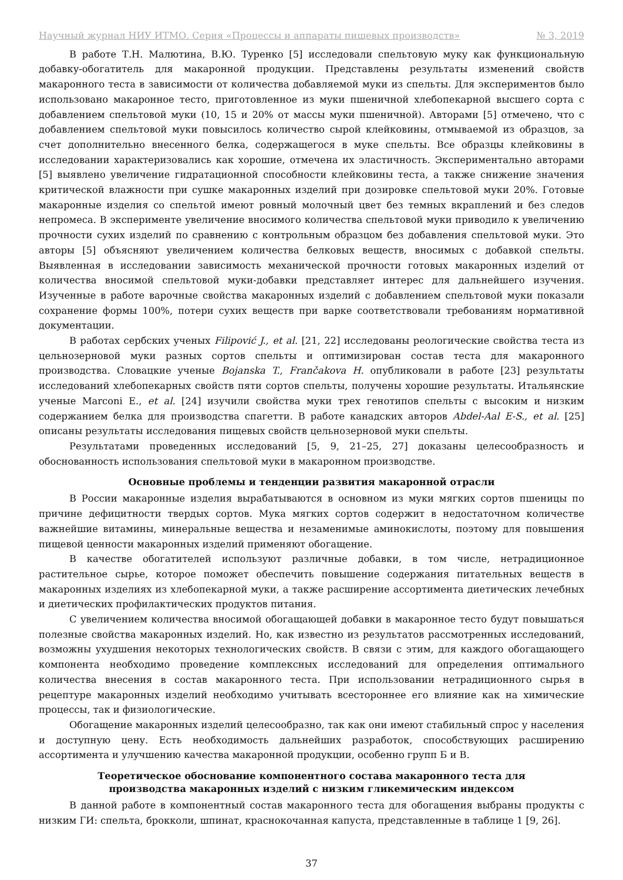Научный журнал НИУ ИТМО. Серия «Процессы и аппараты пищевых производств» № 3, 2019
В работе Т.Н. Малютина, В.Ю. Туренко [5] исследовали спельтовую муку как функциональную добавку-обогатитель для макаронной продукции. Представлены результаты изменений свойств макаронного теста в зависимости от количества добавляемой муки из спельты. Для экспериментов было использовано макаронное тесто, приготовленное из муки пшеничной хлебопекарной высшего сорта с добавлением спельтовой муки (10, 15 и 20% от массы муки пшеничной). Авторами [5] отмечено, что с добавлением спельтовой муки повысилось количество сырой клейковины, отмываемой из образцов, за счет дополнительно внесенного белка, содержащегося в муке спельты. Все образцы клейковины в исследовании характеризовались как хорошие, отмечена их эластичность. Экспериментально авторами [5] выявлено увеличение гидратационной способности клейковины теста, а также снижение значения критической влажности при сушке макаронных изделий при дозировке спельтовой муки 20%. Готовые макаронные изделия со спельтой имеют ровный молочный цвет без темных вкраплений и без следов непромеса. В эксперименте увеличение вносимого количества спельтовой муки приводило к увеличению прочности сухих изделий по сравнению с контрольным образцом без добавления спельтовой муки. Это авторы [5] объясняют увеличением количества белковых веществ, вносимых с добавкой спельты. Выявленная в исследовании зависимость механической прочности готовых макаронных изделий от количества вносимой спельтовой муки-добавки представляет интерес для дальнейшего изучения. Изученные в работе варочные свойства макаронных изделий с добавлением спельтовой муки показали сохранение формы 100%, потери сухих веществ при варке соответствовали требованиям нормативной документации.
В работах сербских ученых Filipović J., et al. [21, 22] исследованы реологические свойства теста из цельнозерновой муки разных сортов спельты и оптимизирован состав теста для макаронного производства. Словацкие ученые Bojanska T., Frančakova H. опубликовали в работе [23] результаты исследований хлебопекарных свойств пяти сортов спельты, получены хорошие результаты. Итальянские ученые Marconi E., et al. [24] изучили свойства муки трех генотипов спельты с высоким и низким содержанием белка для производства спагетти. В работе канадских авторов Abdel-Aal E-S., et al. [25] описаны результаты исследования пищевых свойств цельнозерновой муки спельты.
Результатами проведенных исследований [5, 9, 21–25, 27] доказаны целесообразность и обоснованность использования спельтовой муки в макаронном производстве.
Основные проблемы и тенденции развития макаронной отрасли
В России макаронные изделия вырабатываются в основном из муки мягких сортов пшеницы по причине дефицитности твердых сортов. Мука мягких сортов содержит в недостаточном количестве важнейшие витамины, минеральные вещества и незаменимые аминокислоты, поэтому для повышения пищевой ценности макаронных изделий применяют обогащение.
В качестве обогатителей используют различные добавки, в том числе, нетрадиционное растительное сырье, которое поможет обеспечить повышение содержания питательных веществ в макаронных изделиях из хлебопекарной муки, а также расширение ассортимента диетических лечебных и диетических профилактических продуктов питания.
С увеличением количества вносимой обогащающей добавки в макаронное тесто будут повышаться полезные свойства макаронных изделий. Но, как известно из результатов рассмотренных исследований, возможны ухудшения некоторых технологических свойств. В связи с этим, для каждого обогащающего компонента необходимо проведение комплексных исследований для определения оптимального количества внесения в состав макаронного теста. При использовании нетрадиционного сырья в рецептуре макаронных изделий необходимо учитывать всестороннее его влияние как на химические процессы, так и физиологические.
Обогащение макаронных изделий целесообразно, так как они имеют стабильный спрос у населения и доступную цену. Есть необходимость дальнейших разработок, способствующих расширению ассортимента и улучшению качества макаронной продукции, особенно групп Б и В.
Теоретическое обоснование компонентного состава макаронного теста для
производства макаронных изделий с низким гликемическим индексом
В данной работе в компонентный состав макаронного теста для обогащения выбраны продукты с низким ГИ: спельта, брокколи, шпинат, краснокочанная капуста, представленные в таблице 1 [9, 26].
37